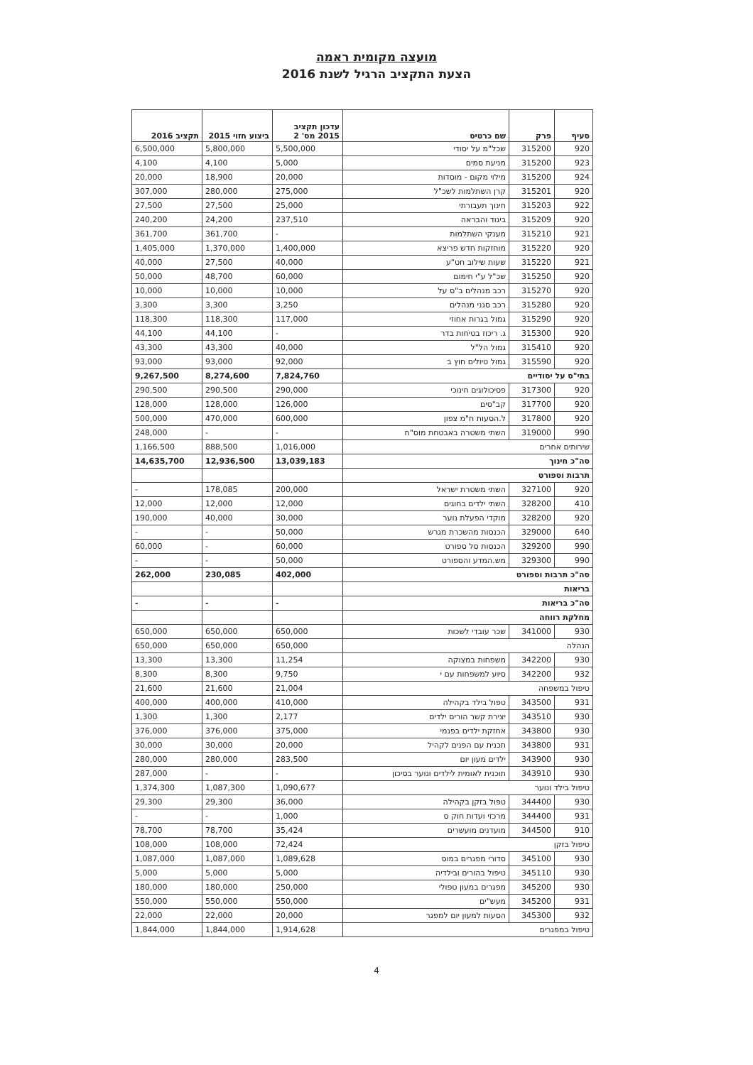מועצה מקומית ראמה
הצעת התקציב הרגיל לשנת 2016
| סעיף | פרק | שם כרטיס | עדכון תקציב 2015 מס' 2 | ביצוע חזוי 2015 | תקציב 2016 |
| --- | --- | --- | --- | --- | --- |
| 920 | 315200 | שכל"מ על יסודי | 5,500,000 | 5,800,000 | 6,500,000 |
| 923 | 315200 | מניעת סמים | 5,000 | 4,100 | 4,100 |
| 924 | 315200 | מילוי מקום - מוסדות | 20,000 | 18,900 | 20,000 |
| 920 | 315201 | קרן השתלמות לשכ"ל | 275,000 | 280,000 | 307,000 |
| 922 | 315203 | חינוך תעבורתי | 25,000 | 27,500 | 27,500 |
| 920 | 315209 | ביגוד והבראה | 237,510 | 24,200 | 240,200 |
| 921 | 315210 | מענקי השתלמות | - | 361,700 | 361,700 |
| 920 | 315220 | מוחזקות חדש פריצא | 1,400,000 | 1,370,000 | 1,405,000 |
| 921 | 315220 | שעות שילוב חט"ע | 40,000 | 27,500 | 40,000 |
| 920 | 315250 | שכ"ל ע"י חימום | 60,000 | 48,700 | 50,000 |
| 920 | 315270 | רכב מנהלים ב"ס על | 10,000 | 10,000 | 10,000 |
| 920 | 315280 | רכב סגני מנהלים | 3,250 | 3,300 | 3,300 |
| 920 | 315290 | גמול בגרות אחוזי | 117,000 | 118,300 | 118,300 |
| 920 | 315300 | ג. ריכוז בטיחות בדר | - | 44,100 | 44,100 |
| 920 | 315410 | גמול הל"ל | 40,000 | 43,300 | 43,300 |
| 920 | 315590 | גמול טיולים חוץ ב | 92,000 | 93,000 | 93,000 |
| בתי"ס על יסודיים | | | 7,824,760 | 8,274,600 | 9,267,500 |
| 920 | 317300 | פסיכולוגים חינוכי | 290,000 | 290,500 | 290,500 |
| 920 | 317700 | קב"סים | 126,000 | 128,000 | 128,000 |
| 920 | 317800 | ל.הסעות ח"מ צפון | 600,000 | 470,000 | 500,000 |
| 990 | 319000 | השתי משטרה באבטחת מוס"ח | - | - | 248,000 |
| שירותים אחרים | | | 1,016,000 | 888,500 | 1,166,500 |
| סה"כ חינוך | | | 13,039,183 | 12,936,500 | 14,635,700 |
| תרבות וספורט | | | | | |
| 920 | 327100 | השתי משטרת ישראל | 200,000 | 178,085 | - |
| 410 | 328200 | השתי ילדים בחוגים | 12,000 | 12,000 | 12,000 |
| 920 | 328200 | מוקדי הפעלת נוער | 30,000 | 40,000 | 190,000 |
| 640 | 329000 | הכנסות מהשכרת מגרש | 50,000 | - | - |
| 990 | 329200 | הכנסות סל ספורט | 60,000 | - | 60,000 |
| 990 | 329300 | מש.המדע והספורט | 50,000 | - | - |
| סה"כ תרבות וספורט | | | 402,000 | 230,085 | 262,000 |
| בריאות | | | | | |
| סה"כ בריאות | | | - | - | - |
| מחלקת רווחה | | | | | |
| 930 | 341000 | שכר עובדי לשכות | 650,000 | 650,000 | 650,000 |
| הנהלה | | | 650,000 | 650,000 | 650,000 |
| 930 | 342200 | משפחות במצוקה | 11,254 | 13,300 | 13,300 |
| 932 | 342200 | סיוע למשפחות עם י | 9,750 | 8,300 | 8,300 |
| טיפול במשפחה | | | 21,004 | 21,600 | 21,600 |
| 931 | 343500 | טפול בילד בקהילה | 410,000 | 400,000 | 400,000 |
| 930 | 343510 | יצירת קשר הורים ילדים | 2,177 | 1,300 | 1,300 |
| 930 | 343800 | אחזקת ילדים בפנמי | 375,000 | 376,000 | 376,000 |
| 931 | 343800 | תכנית עם הפנים לקהיל | 20,000 | 30,000 | 30,000 |
| 930 | 343900 | ילדים מעון יום | 283,500 | 280,000 | 280,000 |
| 930 | 343910 | תוכנית לאומית לילדים ונוער בסיכון | - | - | 287,000 |
| טיפול בילד ונוער | | | 1,090,677 | 1,087,300 | 1,374,300 |
| 930 | 344400 | טפול בזקן בקהילה | 36,000 | 29,300 | 29,300 |
| 931 | 344400 | מרכזי ועדות חוק ס | 1,000 | - | - |
| 910 | 344500 | מועדנים מועשרים | 35,424 | 78,700 | 78,700 |
| טיפול בזקן | | | 72,424 | 108,000 | 108,000 |
| 930 | 345100 | סדורי מפגרים במוס | 1,089,628 | 1,087,000 | 1,087,000 |
| 930 | 345110 | טיפול בהורים ובילדיה | 5,000 | 5,000 | 5,000 |
| 930 | 345200 | מפגרים במעון טפולי | 250,000 | 180,000 | 180,000 |
| 931 | 345200 | מעש"ים | 550,000 | 550,000 | 550,000 |
| 932 | 345300 | הסעות למעון יום למפגר | 20,000 | 22,000 | 22,000 |
| טיפול במפגרים | | | 1,914,628 | 1,844,000 | 1,844,000 |
4